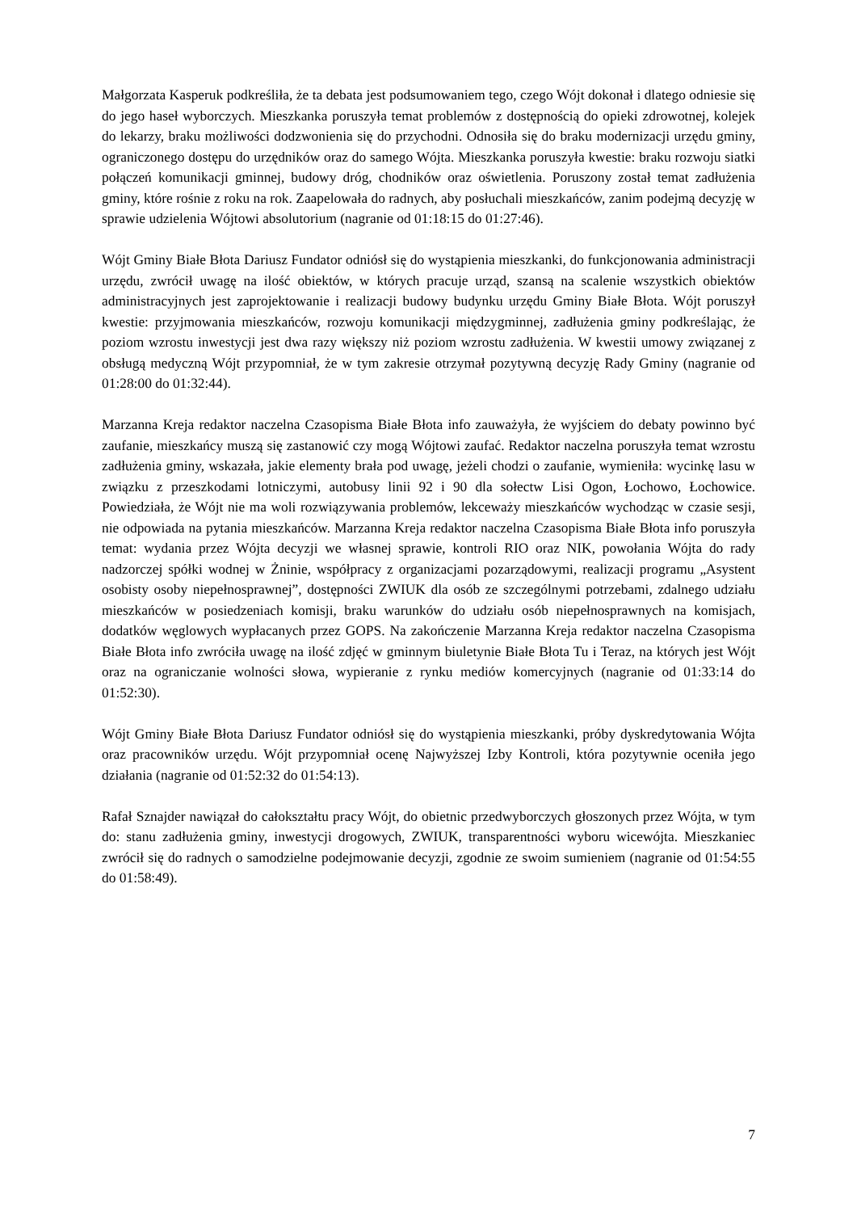Małgorzata Kasperuk podkreśliła, że ta debata jest podsumowaniem tego, czego Wójt dokonał i dlatego odniesie się do jego haseł wyborczych. Mieszkanka poruszyła temat problemów z dostępnością do opieki zdrowotnej, kolejek do lekarzy, braku możliwości dodzwonienia się do przychodni. Odnosiła się do braku modernizacji urzędu gminy, ograniczonego dostępu do urzędników oraz do samego Wójta. Mieszkanka poruszyła kwestie: braku rozwoju siatki połączeń komunikacji gminnej, budowy dróg, chodników oraz oświetlenia. Poruszony został temat zadłużenia gminy, które rośnie z roku na rok. Zaapelowała do radnych, aby posłuchali mieszkańców, zanim podejmą decyzję w sprawie udzielenia Wójtowi absolutorium (nagranie od 01:18:15 do 01:27:46).
Wójt Gminy Białe Błota Dariusz Fundator odniósł się do wystąpienia mieszkanki, do funkcjonowania administracji urzędu, zwrócił uwagę na ilość obiektów, w których pracuje urząd, szansą na scalenie wszystkich obiektów administracyjnych jest zaprojektowanie i realizacji budowy budynku urzędu Gminy Białe Błota. Wójt poruszył kwestie: przyjmowania mieszkańców, rozwoju komunikacji międzygminnej, zadłużenia gminy podkreślając, że poziom wzrostu inwestycji jest dwa razy większy niż poziom wzrostu zadłużenia. W kwestii umowy związanej z obsługą medyczną Wójt przypomniał, że w tym zakresie otrzymał pozytywną decyzję Rady Gminy (nagranie od 01:28:00 do 01:32:44).
Marzanna Kreja redaktor naczelna Czasopisma Białe Błota info zauważyła, że wyjściem do debaty powinno być zaufanie, mieszkańcy muszą się zastanowić czy mogą Wójtowi zaufać. Redaktor naczelna poruszyła temat wzrostu zadłużenia gminy, wskazała, jakie elementy brała pod uwagę, jeżeli chodzi o zaufanie, wymieniła: wycinkę lasu w związku z przeszkodami lotniczymi, autobusy linii 92 i 90 dla sołectw Lisi Ogon, Łochowo, Łochowice. Powiedziała, że Wójt nie ma woli rozwiązywania problemów, lekceważy mieszkańców wychodząc w czasie sesji, nie odpowiada na pytania mieszkańców. Marzanna Kreja redaktor naczelna Czasopisma Białe Błota info poruszyła temat: wydania przez Wójta decyzji we własnej sprawie, kontroli RIO oraz NIK, powołania Wójta do rady nadzorczej spółki wodnej w Żninie, współpracy z organizacjami pozarządowymi, realizacji programu „Asystent osobisty osoby niepełnosprawnej”, dostępności ZWIUK dla osób ze szczególnymi potrzebami, zdalnego udziału mieszkańców w posiedzeniach komisji, braku warunków do udziału osób niepełnosprawnych na komisjach, dodatków węglowych wypłacanych przez GOPS. Na zakończenie Marzanna Kreja redaktor naczelna Czasopisma Białe Błota info zwróciła uwagę na ilość zdjęć w gminnym biuletynie Białe Błota Tu i Teraz, na których jest Wójt oraz na ograniczanie wolności słowa, wypieranie z rynku mediów komercyjnych (nagranie od 01:33:14 do 01:52:30).
Wójt Gminy Białe Błota Dariusz Fundator odniósł się do wystąpienia mieszkanki, próby dyskredytowania Wójta oraz pracowników urzędu. Wójt przypomniał ocenę Najwyższej Izby Kontroli, która pozytywnie oceniła jego działania (nagranie od 01:52:32 do 01:54:13).
Rafał Sznajder nawiązał do całokształtu pracy Wójt, do obietnic przedwyborczych głoszonych przez Wójta, w tym do: stanu zadłużenia gminy, inwestycji drogowych, ZWIUK, transparentności wyboru wicewójta. Mieszkaniec zwrócił się do radnych o samodzielne podejmowanie decyzji, zgodnie ze swoim sumieniem (nagranie od 01:54:55 do 01:58:49).
7